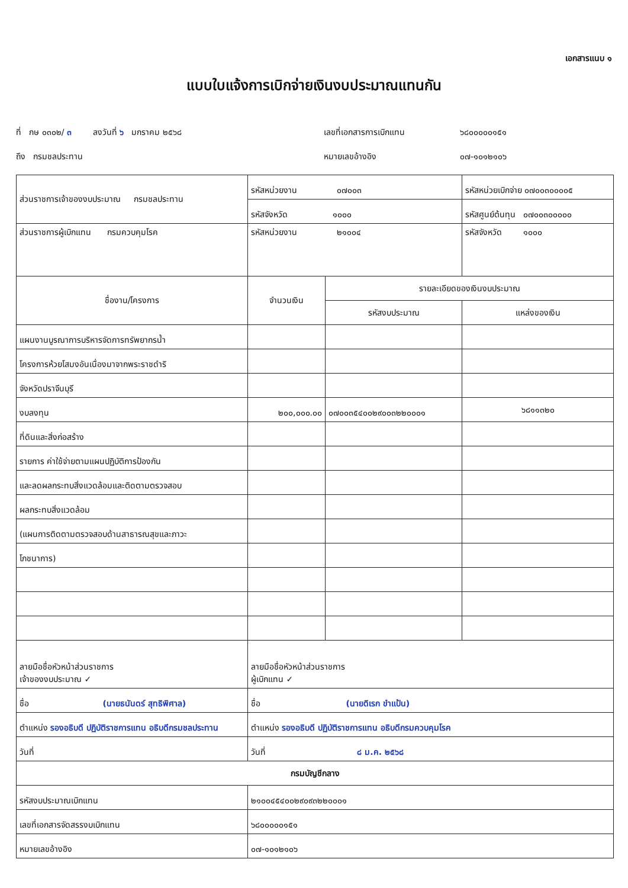เอกสารแนบ ๑
แบบใบแจ้งการเบิกจ่ายเงินงบประมาณแทนกัน
ที่ กษ ๐๓๐๒/ ๓ ลงวันที่ ๖ มกราคม ๒๕๖๘
เลขที่เอกสารการเบิกแทน
๖๘๐๐๐๐๐๑๕๑
ถึง กรมชลประทาน
หมายเลขอ้างอิง
๐๗-๑๐๑๒๑๐๖
| ส่วนราชการเจ้าของงบประมาณ กรมชลประทาน | รหัสหน่วยงาน ๐๗๐๐๓ | | รหัสหน่วยเบิกจ่าย ๐๗๐๐๓๐๐๐๐๕ |
| | รหัสจังหวัด ๑๐๐๐ | | รหัสศูนย์ต้นทุน ๐๗๐๐๓๐๐๐๐๐ |
| ส่วนราชการผู้เบิกแทน กรมควบคุมโรค | รหัสหน่วยงาน ๒๑๐๐๔ | | รหัสจังหวัด ๑๐๐๐ |
| ชื่องาน/โครงการ | จำนวนเงิน | รายละเอียดของเงินงบประมาณ | |
| | | รหัสงบประมาณ | แหล่งของเงิน |
| แผนงานบูรณาการบริหารจัดการทรัพยากรน้ำ | | | |
| โครงการห้วยโสมงอันเนื่องมาจากพระราชดำริ | | | |
| จังหวัดปราจีนบุรี | | | |
| งบลงทุน | ๒๐๐,๐๐๐.๐๐ | ๐๗๐๐๓๕๔๐๐๒๙๐๐๓๒๒๐๐๐๑ | ๖๘๑๑๓๒๐ |
| ที่ดินและสิ่งก่อสร้าง | | | |
| รายการ ค่าใช้จ่ายตามแผนปฏิบัติการป้องกัน | | | |
| และลดผลกระทบสิ่งแวดล้อมและติดตามตรวจสอบ | | | |
| ผลกระทบสิ่งแวดล้อม | | | |
| (แผนการติดตามตรวจสอบด้านสาธารณสุขและภาวะ | | | |
| โภชนาการ) | | | |
| ลายมือชื่อหัวหน้าส่วนราชการ เจ้าของงบประมาณ ✓ | ลายมือชื่อหัวหน้าส่วนราชการ ผู้เบิกแทน ✓ | | |
| ชื่อ (นายธนันดร์ สุทธิพิศาล) | ชื่อ (นายดิเรก ขำแป้น) | | |
| ตำแหน่ง รองอธิบดี ปฏิบัติราชการแทน อธิบดีกรมชลประทาน | ตำแหน่ง รองอธิบดี ปฏิบัติราชการแทน อธิบดีกรมควบคุมโรค | | |
| วันที่ | วันที่ ๘ ม.ค. ๒๕๖๘ | | |
| กรมบัญชีกลาง | | | |
| รหัสงบประมาณเบิกแทน | ๒๑๐๐๔๕๔๐๐๒๙๐๙๓๒๒๐๐๐๑ | | |
| เลขที่เอกสารจัดสรรงบเบิกแทน | ๖๘๐๐๐๐๐๑๕๑ | | |
| หมายเลขอ้างอิง | ๐๗-๑๐๑๒๑๐๖ | | |